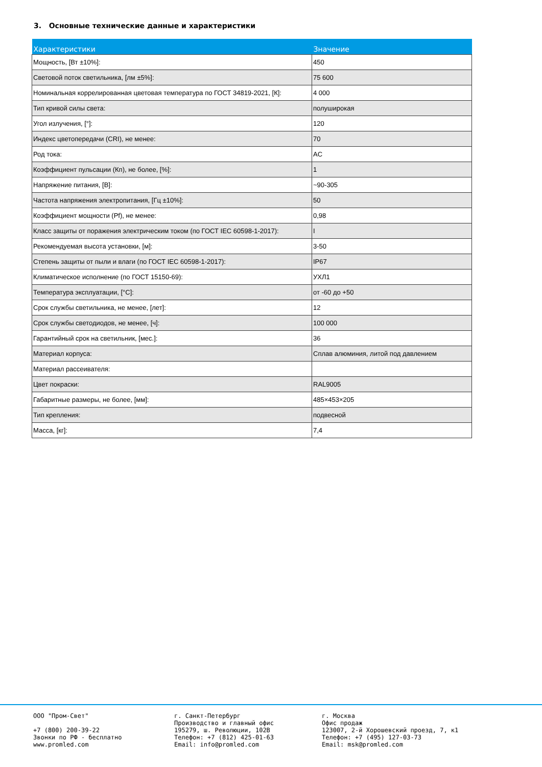3. Основные технические данные и характеристики
| Характеристики | Значение |
| --- | --- |
| Мощность, [Вт ±10%]: | 450 |
| Световой поток светильника, [лм ±5%]: | 75 600 |
| Номинальная коррелированная цветовая температура по ГОСТ 34819-2021, [К]: | 4 000 |
| Тип кривой силы света: | полуширокая |
| Угол излучения, [°]: | 120 |
| Индекс цветопередачи (CRI), не менее: | 70 |
| Род тока: | AC |
| Коэффициент пульсации (Кп), не более, [%]: | 1 |
| Напряжение питания, [В]: | ~90-305 |
| Частота напряжения электропитания, [Гц ±10%]: | 50 |
| Коэффициент мощности (Pf), не менее: | 0,98 |
| Класс защиты от поражения электрическим током (по ГОСТ IEC 60598-1-2017): | I |
| Рекомендуемая высота установки, [м]: | 3-50 |
| Степень защиты от пыли и влаги (по ГОСТ IEC 60598-1-2017): | IP67 |
| Климатическое исполнение (по ГОСТ 15150-69): | УХЛ1 |
| Температура эксплуатации, [°C]: | от -60 до +50 |
| Срок службы светильника, не менее, [лет]: | 12 |
| Срок службы светодиодов, не менее, [ч]: | 100 000 |
| Гарантийный срок на светильник, [мес.]: | 36 |
| Материал корпуса: | Сплав алюминия, литой под давлением |
| Материал рассеивателя: | |
| Цвет покраски: | RAL9005 |
| Габаритные размеры, не более, [мм]: | 485×453×205 |
| Тип крепления: | подвесной |
| Масса, [кг]: | 7,4 |
ООО "Пром-Свет" +7 (800) 200-39-22 Звонки по РФ - бесплатно www.promled.com
г. Санкт-Петербург Производство и главный офис 195279, ш. Революции, 102В Телефон: +7 (812) 425-01-63 Email: info@promled.com
г. Москва Офис продаж 123007, 2-й Хорошевский проезд, 7, к1 Телефон: +7 (495) 127-03-73 Email: msk@promled.com